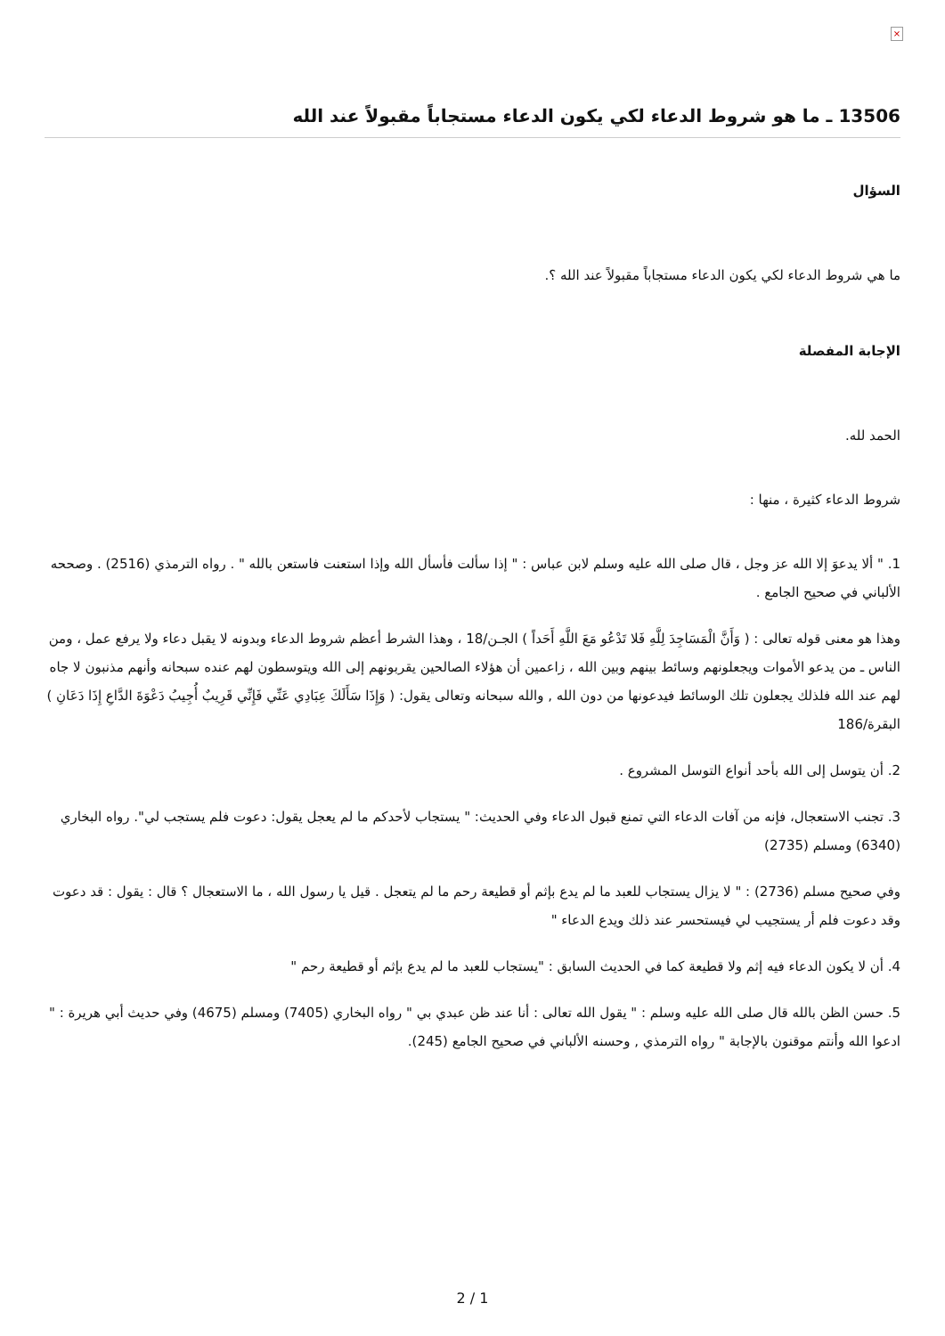×
13506 ـ ما هو شروط الدعاء لكي يكون الدعاء مستجاباً مقبولاً عند الله
السؤال
ما هي شروط الدعاء لكي يكون الدعاء مستجاباً مقبولاً عند الله ؟.
الإجابة المفصلة
الحمد لله.
شروط الدعاء كثيرة ، منها :
1. " ألا يدعوَ إلا الله عز وجل ، قال صلى الله عليه وسلم لابن عباس : " إذا سألت فأسأل الله وإذا استعنت فاستعن بالله " . رواه الترمذي (2516) . وصححه الألباني في صحيح الجامع .
وهذا هو معنى قوله تعالى : ( وَأَنَّ الْمَسَاجِدَ لِلَّهِ فَلا تَدْعُو مَعَ اللَّهِ أَحَداً ) الجـن/18 ، وهذا الشرط أعظم شروط الدعاء وبدونه لا يقبل دعاء ولا يرفع عمل ، ومن الناس ـ من يدعو الأموات ويجعلونهم وسائط بينهم وبين الله ، زاعمين أن هؤلاء الصالحين يقربونهم إلى الله ويتوسطون لهم عنده سبحانه وأنهم مذنبون لا جاه لهم عند الله فلذلك يجعلون تلك الوسائط فيدعونها من دون الله , والله سبحانه وتعالى يقول: ( وَإِذَا سَأَلَكَ عِبَادِي عَنِّي فَإِنِّي قَرِيبٌ أُجِيبُ دَعْوَةَ الدَّاعِ إِذَا دَعَانِ ) البقرة/186
2. أن يتوسل إلى الله بأحد أنواع التوسل المشروع .
3. تجنب الاستعجال، فإنه من آفات الدعاء التي تمنع قبول الدعاء وفي الحديث: " يستجاب لأحدكم ما لم يعجل يقول: دعوت فلم يستجب لي". رواه البخاري (6340) ومسلم (2735)
وفي صحيح مسلم (2736) : " لا يزال يستجاب للعبد ما لم يدع بإثم أو قطيعة رحم ما لم يتعجل . قيل يا رسول الله ، ما الاستعجال ؟ قال : يقول : قد دعوت وقد دعوت فلم أر يستجيب لي فيستحسر عند ذلك ويدع الدعاء "
4. أن لا يكون الدعاء فيه إثم ولا قطيعة كما في الحديث السابق : "يستجاب للعبد ما لم يدع بإثم أو قطيعة رحم "
5. حسن الظن بالله قال صلى الله عليه وسلم : " يقول الله تعالى : أنا عند ظن عبدي بي " رواه البخاري (7405) ومسلم (4675) وفي حديث أبي هريرة : " ادعوا الله وأنتم موقنون بالإجابة " رواه الترمذي , وحسنه الألباني في صحيح الجامع (245).
2 / 1